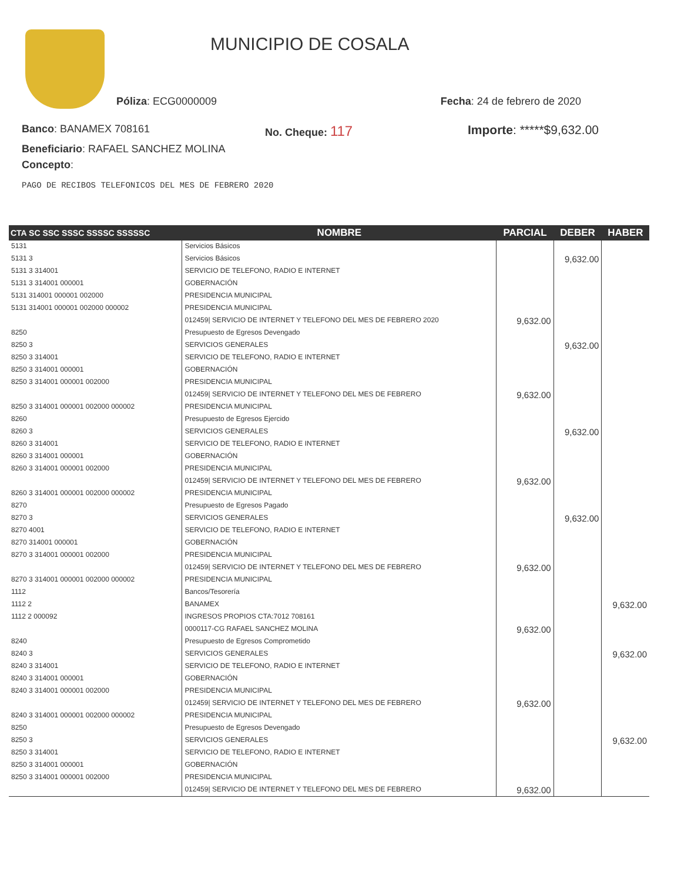MUNICIPIO DE COSALA
Póliza: ECG0000009 Fecha: 24 de febrero de 2020
Banco: BANAMEX 708161 No. Cheque: 117 Importe: *****$9,632.00
Beneficiario: RAFAEL SANCHEZ MOLINA
Concepto:
PAGO DE RECIBOS TELEFONICOS DEL MES DE FEBRERO 2020
| CTA SC SSC SSSC SSSSC SSSSSC | NOMBRE | PARCIAL | DEBER | HABER |
| --- | --- | --- | --- | --- |
| 5131 | Servicios Básicos | | | |
| 5131 3 | Servicios Básicos | | 9,632.00 | |
| 5131 3 314001 | SERVICIO DE TELEFONO, RADIO E INTERNET | | | |
| 5131 3 314001 000001 | GOBERNACIÓN | | | |
| 5131 314001 000001 002000 | PRESIDENCIA MUNICIPAL | | | |
| 5131 314001 000001 002000 000002 | PRESIDENCIA MUNICIPAL | | | |
| | 012459/ SERVICIO DE INTERNET Y TELEFONO DEL MES DE FEBRERO 2020 | 9,632.00 | | |
| 8250 | Presupuesto de Egresos Devengado | | | |
| 8250 3 | SERVICIOS GENERALES | | 9,632.00 | |
| 8250 3 314001 | SERVICIO DE TELEFONO, RADIO E INTERNET | | | |
| 8250 3 314001 000001 | GOBERNACIÓN | | | |
| 8250 3 314001 000001 002000 | PRESIDENCIA MUNICIPAL | | | |
| | 012459/ SERVICIO DE INTERNET Y TELEFONO DEL MES DE FEBRERO | 9,632.00 | | |
| 8250 3 314001 000001 002000 000002 | PRESIDENCIA MUNICIPAL | | | |
| 8260 | Presupuesto de Egresos Ejercido | | | |
| 8260 3 | SERVICIOS GENERALES | | 9,632.00 | |
| 8260 3 314001 | SERVICIO DE TELEFONO, RADIO E INTERNET | | | |
| 8260 3 314001 000001 | GOBERNACIÓN | | | |
| 8260 3 314001 000001 002000 | PRESIDENCIA MUNICIPAL | | | |
| | 012459/ SERVICIO DE INTERNET Y TELEFONO DEL MES DE FEBRERO | 9,632.00 | | |
| 8260 3 314001 000001 002000 000002 | PRESIDENCIA MUNICIPAL | | | |
| 8270 | Presupuesto de Egresos Pagado | | | |
| 8270 3 | SERVICIOS GENERALES | | 9,632.00 | |
| 8270 4001 | SERVICIO DE TELEFONO, RADIO E INTERNET | | | |
| 8270 314001 000001 | GOBERNACIÓN | | | |
| 8270 3 314001 000001 002000 | PRESIDENCIA MUNICIPAL | | | |
| | 012459/ SERVICIO DE INTERNET Y TELEFONO DEL MES DE FEBRERO | 9,632.00 | | |
| 8270 3 314001 000001 002000 000002 | PRESIDENCIA MUNICIPAL | | | |
| 1112 | Bancos/Tesorería | | | |
| 1112 2 | BANAMEX | | | 9,632.00 |
| 1112 2 000092 | INGRESOS PROPIOS CTA:7012 708161 | | | |
| | 0000117-CG RAFAEL SANCHEZ MOLINA | 9,632.00 | | |
| 8240 | Presupuesto de Egresos Comprometido | | | |
| 8240 3 | SERVICIOS GENERALES | | | 9,632.00 |
| 8240 3 314001 | SERVICIO DE TELEFONO, RADIO E INTERNET | | | |
| 8240 3 314001 000001 | GOBERNACIÓN | | | |
| 8240 3 314001 000001 002000 | PRESIDENCIA MUNICIPAL | | | |
| | 012459/ SERVICIO DE INTERNET Y TELEFONO DEL MES DE FEBRERO | 9,632.00 | | |
| 8240 3 314001 000001 002000 000002 | PRESIDENCIA MUNICIPAL | | | |
| 8250 | Presupuesto de Egresos Devengado | | | |
| 8250 3 | SERVICIOS GENERALES | | | 9,632.00 |
| 8250 3 314001 | SERVICIO DE TELEFONO, RADIO E INTERNET | | | |
| 8250 3 314001 000001 | GOBERNACIÓN | | | |
| 8250 3 314001 000001 002000 | PRESIDENCIA MUNICIPAL | | | |
| | 012459/ SERVICIO DE INTERNET Y TELEFONO DEL MES DE FEBRERO | 9,632.00 | | |